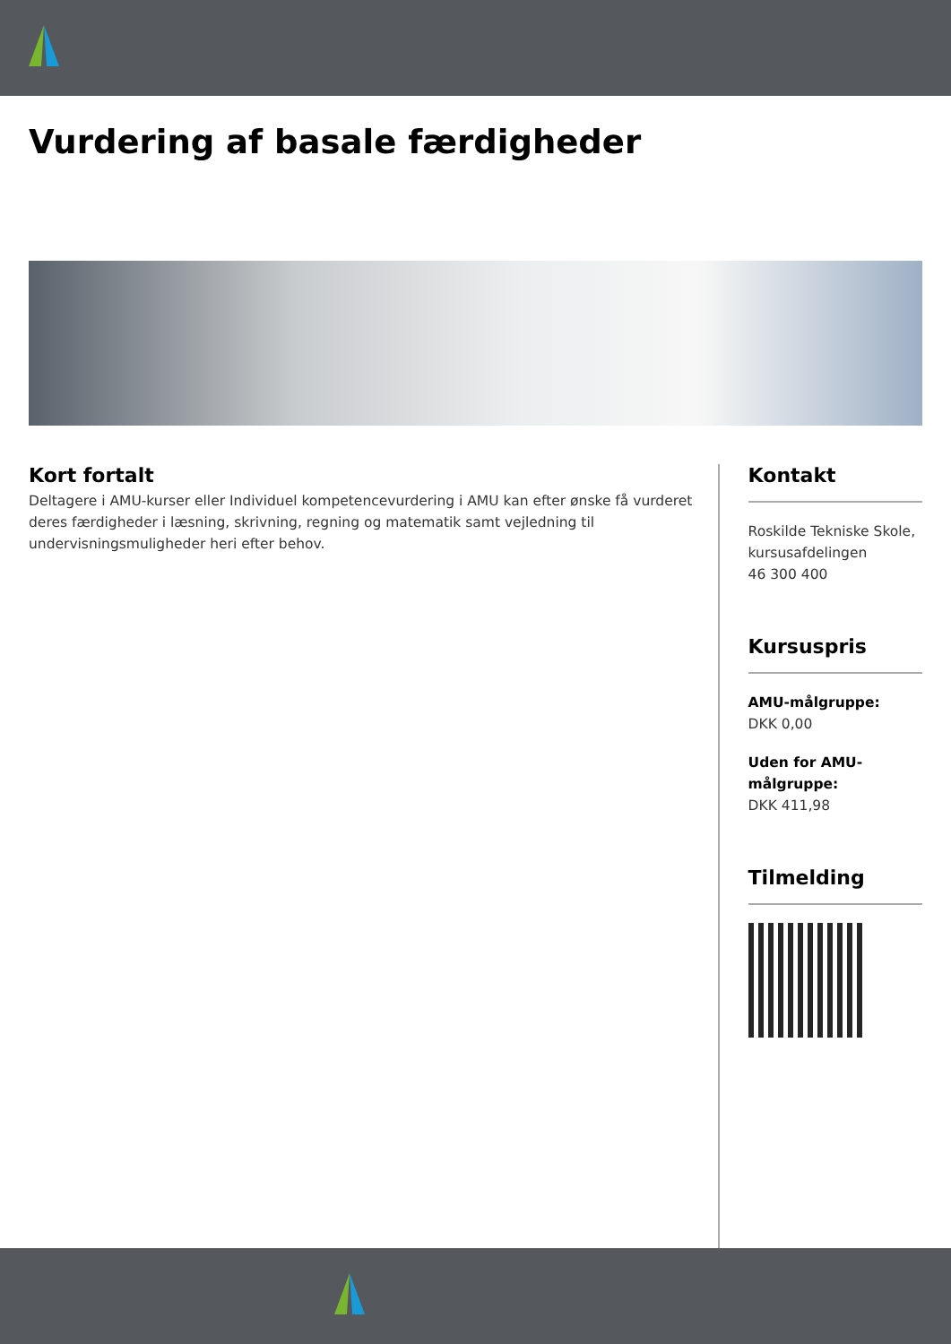Vurdering af basale færdigheder
Kort fortalt
Deltagere i AMU-kurser eller Individuel kompetencevurdering i AMU kan efter ønske få vurderet deres færdigheder i læsning, skrivning, regning og matematik samt vejledning til undervisningsmuligheder heri efter behov.
Kontakt
Roskilde Tekniske Skole, kursusafdelingen
46 300 400
Kursuspris
AMU-målgruppe:
DKK 0,00
Uden for AMU-målgruppe:
DKK 411,98
Tilmelding